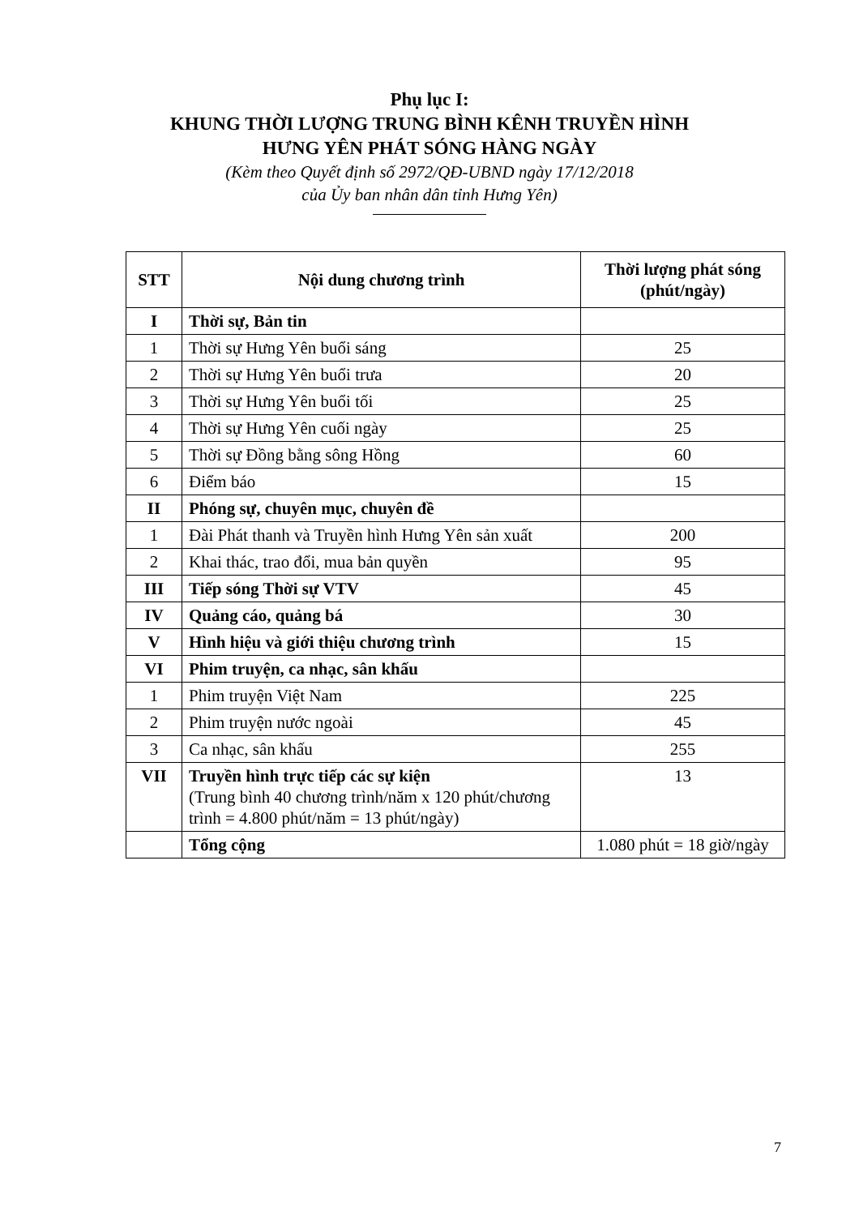Phụ lục I:
KHUNG THỜI LƯỢNG TRUNG BÌNH KÊNH TRUYỀN HÌNH
HƯNG YÊN PHÁT SÓNG HÀNG NGÀY
(Kèm theo Quyết định số 2972/QĐ-UBND ngày 17/12/2018
của Ủy ban nhân dân tỉnh Hưng Yên)
| STT | Nội dung chương trình | Thời lượng phát sóng (phút/ngày) |
| --- | --- | --- |
| I | Thời sự, Bản tin | |
| 1 | Thời sự Hưng Yên buổi sáng | 25 |
| 2 | Thời sự Hưng Yên buổi trưa | 20 |
| 3 | Thời sự Hưng Yên buổi tối | 25 |
| 4 | Thời sự Hưng Yên cuối ngày | 25 |
| 5 | Thời sự Đồng bằng sông Hồng | 60 |
| 6 | Điểm báo | 15 |
| II | Phóng sự, chuyên mục, chuyên đề | |
| 1 | Đài Phát thanh và Truyền hình Hưng Yên sản xuất | 200 |
| 2 | Khai thác, trao đổi, mua bản quyền | 95 |
| III | Tiếp sóng Thời sự VTV | 45 |
| IV | Quảng cáo, quảng bá | 30 |
| V | Hình hiệu và giới thiệu chương trình | 15 |
| VI | Phim truyện, ca nhạc, sân khấu | |
| 1 | Phim truyện Việt Nam | 225 |
| 2 | Phim truyện nước ngoài | 45 |
| 3 | Ca nhạc, sân khấu | 255 |
| VII | Truyền hình trực tiếp các sự kiện (Trung bình 40 chương trình/năm x 120 phút/chương trình = 4.800 phút/năm = 13 phút/ngày) | 13 |
| | Tổng cộng | 1.080 phút = 18 giờ/ngày |
7